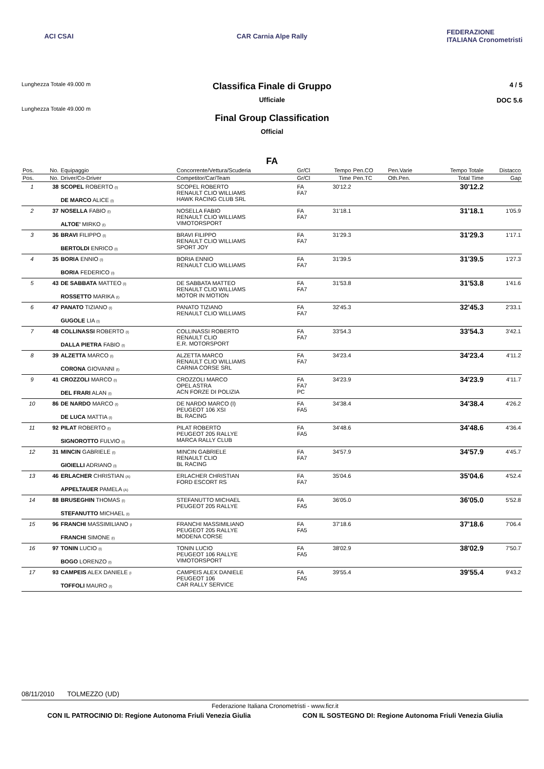ACI CSAI
CAR Carnia Alpe Rally
FEDERAZIONE ITALIANA Cronometristi
Lunghezza Totale 49.000 m
Lunghezza Totale 49.000 m
Classifica Finale di Gruppo
Ufficiale
Final Group Classification
Official
4 / 5
DOC 5.6
FA
| Pos. | No. | Equipaggio | Concorrente/Vettura/Scuderia | Gr/Cl | Tempo | Pen.CO | Pen.Varie | Tempo Totale | Distacco |
| --- | --- | --- | --- | --- | --- | --- | --- | --- | --- |
| Pos. | No. | Driver/Co-Driver | Competitor/Car/Team | Gr/Cl | Time | Pen.TC | Oth.Pen. | Total Time | Gap |
| 1 | 38 | SCOPEL ROBERTO (I) DE MARCO ALICE (I) | SCOPEL ROBERTO RENAULT CLIO WILLIAMS HAWK RACING CLUB SRL | FA FA7 | 30'12.2 | | | 30'12.2 | |
| 2 | 37 | NOSELLA FABIO (I) ALTOE' MIRKO (I) | NOSELLA FABIO RENAULT CLIO WILLIAMS VIMOTORSPORT | FA FA7 | 31'18.1 | | | 31'18.1 | 1'05.9 |
| 3 | 36 | BRAVI FILIPPO (I) BERTOLDI ENRICO (I) | BRAVI FILIPPO RENAULT CLIO WILLIAMS SPORT JOY | FA FA7 | 31'29.3 | | | 31'29.3 | 1'17.1 |
| 4 | 35 | BORIA ENNIO (I) BORIA FEDERICO (I) | BORIA ENNIO RENAULT CLIO WILLIAMS | FA FA7 | 31'39.5 | | | 31'39.5 | 1'27.3 |
| 5 | 43 | DE SABBATA MATTEO (I) ROSSETTO MARIKA (I) | DE SABBATA MATTEO RENAULT CLIO WILLIAMS MOTOR IN MOTION | FA FA7 | 31'53.8 | | | 31'53.8 | 1'41.6 |
| 6 | 47 | PANATO TIZIANO (I) GUGOLE LIA (I) | PANATO TIZIANO RENAULT CLIO WILLIAMS | FA FA7 | 32'45.3 | | | 32'45.3 | 2'33.1 |
| 7 | 48 | COLLINASSI ROBERTO (I) DALLA PIETRA FABIO (I) | COLLINASSI ROBERTO RENAULT CLIO E.R. MOTORSPORT | FA FA7 | 33'54.3 | | | 33'54.3 | 3'42.1 |
| 8 | 39 | ALZETTA MARCO (I) CORONA GIOVANNI (I) | ALZETTA MARCO RENAULT CLIO WILLIAMS CARNIA CORSE SRL | FA FA7 | 34'23.4 | | | 34'23.4 | 4'11.2 |
| 9 | 41 | CROZZOLI MARCO (I) DEL FRARI ALAN (I) | CROZZOLI MARCO OPEL ASTRA ACN FORZE DI POLIZIA | FA FA7 PC | 34'23.9 | | | 34'23.9 | 4'11.7 |
| 10 | 86 | DE NARDO MARCO (I) DE LUCA MATTIA (I) | DE NARDO MARCO (I) PEUGEOT 106 XSI BL RACING | FA FA5 | 34'38.4 | | | 34'38.4 | 4'26.2 |
| 11 | 92 | PILAT ROBERTO (I) SIGNOROTTO FULVIO (I) | PILAT ROBERTO PEUGEOT 205 RALLYE MARCA RALLY CLUB | FA FA5 | 34'48.6 | | | 34'48.6 | 4'36.4 |
| 12 | 31 | MINCIN GABRIELE (I) GIOIELLI ADRIANO (I) | MINCIN GABRIELE RENAULT CLIO BL RACING | FA FA7 | 34'57.9 | | | 34'57.9 | 4'45.7 |
| 13 | 46 | ERLACHER CHRISTIAN (A) APPELTAUER PAMELA (A) | ERLACHER CHRISTIAN FORD ESCORT RS | FA FA7 | 35'04.6 | | | 35'04.6 | 4'52.4 |
| 14 | 88 | BRUSEGHIN THOMAS (I) STEFANUTTO MICHAEL (I) | STEFANUTTO MICHAEL PEUGEOT 205 RALLYE | FA FA5 | 36'05.0 | | | 36'05.0 | 5'52.8 |
| 15 | 96 | FRANCHI MASSIMILIANO (I FRANCHI SIMONE (I) | FRANCHI MASSIMILIANO PEUGEOT 205 RALLYE MODENA CORSE | FA FA5 | 37'18.6 | | | 37'18.6 | 7'06.4 |
| 16 | 97 | TONIN LUCIO (I) BOGO LORENZO (I) | TONIN LUCIO PEUGEOT 106 RALLYE VIMOTORSPORT | FA FA5 | 38'02.9 | | | 38'02.9 | 7'50.7 |
| 17 | 93 | CAMPEIS ALEX DANIELE (I TOFFOLI MAURO (I) | CAMPEIS ALEX DANIELE PEUGEOT 106 CAR RALLY SERVICE | FA FA5 | 39'55.4 | | | 39'55.4 | 9'43.2 |
08/11/2010 TOLMEZZO (UD)
Federazione Italiana Cronometristi - www.ficr.it
CON IL PATROCINIO DI: Regione Autonoma Friuli Venezia Giulia CON IL SOSTEGNO DI: Regione Autonoma Friuli Venezia Giulia